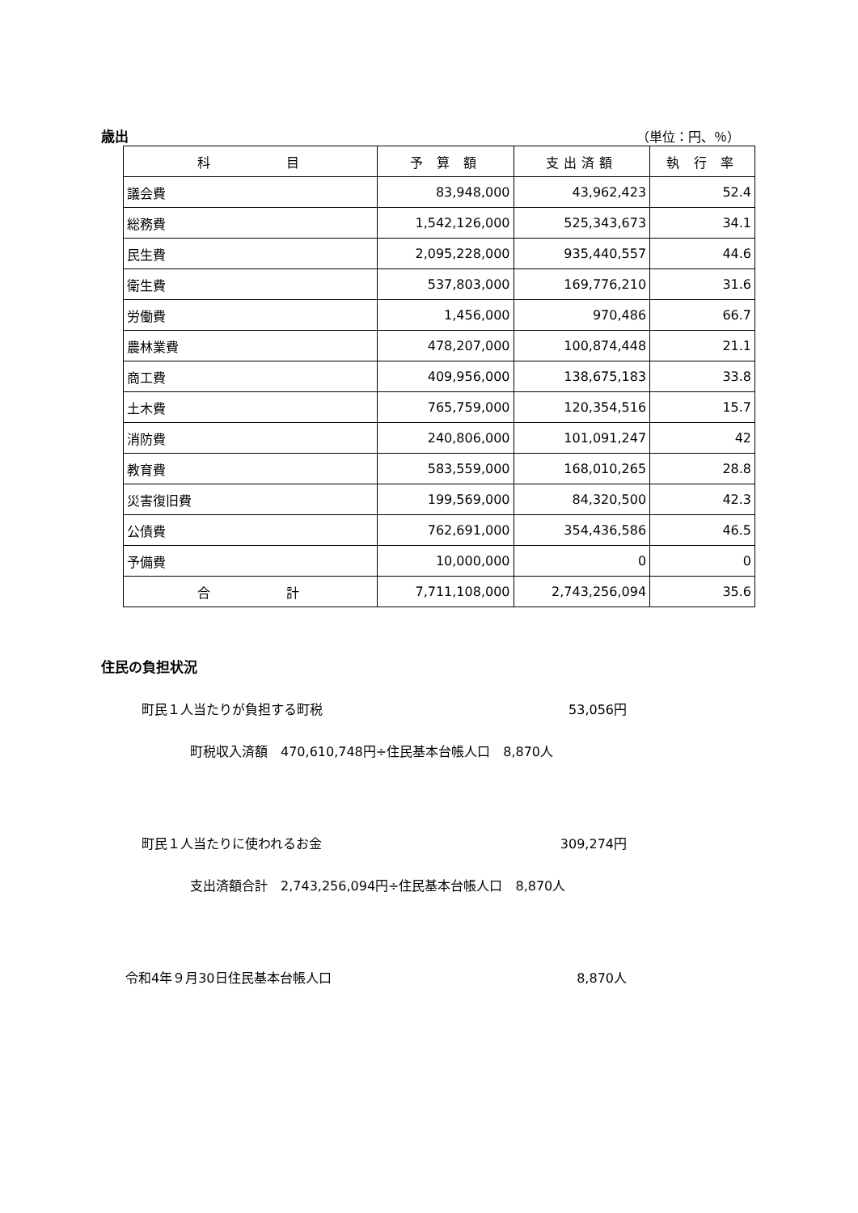歳出 （単位：円、％）
| 科 目 | 予 算 額 | 支出済額 | 執 行 率 |
| --- | --- | --- | --- |
| 議会費 | 83,948,000 | 43,962,423 | 52.4 |
| 総務費 | 1,542,126,000 | 525,343,673 | 34.1 |
| 民生費 | 2,095,228,000 | 935,440,557 | 44.6 |
| 衛生費 | 537,803,000 | 169,776,210 | 31.6 |
| 労働費 | 1,456,000 | 970,486 | 66.7 |
| 農林業費 | 478,207,000 | 100,874,448 | 21.1 |
| 商工費 | 409,956,000 | 138,675,183 | 33.8 |
| 土木費 | 765,759,000 | 120,354,516 | 15.7 |
| 消防費 | 240,806,000 | 101,091,247 | 42 |
| 教育費 | 583,559,000 | 168,010,265 | 28.8 |
| 災害復旧費 | 199,569,000 | 84,320,500 | 42.3 |
| 公債費 | 762,691,000 | 354,436,586 | 46.5 |
| 予備費 | 10,000,000 | 0 | 0 |
| 合 計 | 7,711,108,000 | 2,743,256,094 | 35.6 |
住民の負担状況
町民１人当たりが負担する町税 53,056円
町税収入済額　470,610,748円÷住民基本台帳人口　8,870人
町民１人当たりに使われるお金 309,274円
支出済額合計　2,743,256,094円÷住民基本台帳人口　8,870人
令和4年９月30日住民基本台帳人口 8,870人